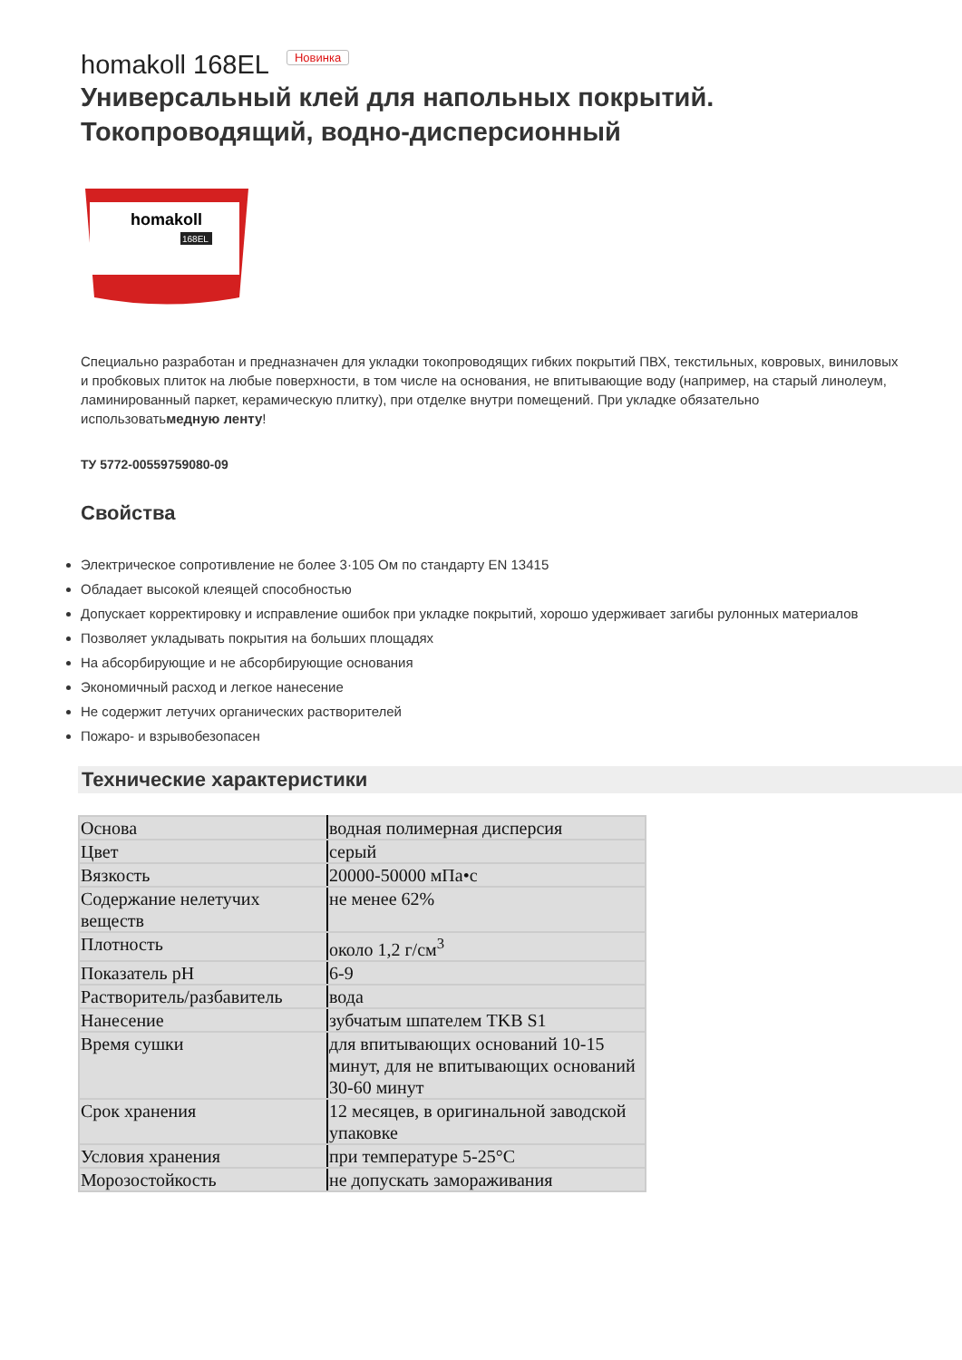homakoll 168EL Новинка
Универсальный клей для напольных покрытий. Токопроводящий, водно-дисперсионный
homakoll
168EL
Специально разработан и предназначен для укладки токопроводящих гибких покрытий ПВХ, текстильных, ковровых, виниловых и пробковых плиток на любые поверхности, в том числе на основания, не впитывающие воду (например, на старый линолеум, ламинированный паркет, керамическую плитку), при отделке внутри помещений. При укладке обязательно использоватьмедную ленту!
ТУ 5772-00559759080-09
Свойства
Электрическое сопротивление не более 3·105 Ом по стандарту EN 13415
Обладает высокой клеящей способностью
Допускает корректировку и исправление ошибок при укладке покрытий, хорошо удерживает загибы рулонных материалов
Позволяет укладывать покрытия на больших площадях
На абсорбирующие и не абсорбирующие основания
Экономичный расход и легкое нанесение
Не содержит летучих органических растворителей
Пожаро- и взрывобезопасен
Технические характеристики
| Основа | водная полимерная дисперсия |
| Цвет | серый |
| Вязкость | 20000-50000 мПа•с |
| Содержание нелетучих веществ | не менее 62% |
| Плотность | около 1,2 г/см<sup>3</sup> |
| Показатель pH | 6-9 |
| Растворитель/разбавитель | вода |
| Нанесение | зубчатым шпателем TKB S1 |
| Время сушки | для впитывающих оснований 10-15 минут, для не впитывающих оснований 30-60 минут |
| Срок хранения | 12 месяцев, в оригинальной заводской упаковке |
| Условия хранения | при температуре 5-25°C |
| Морозостойкость | не допускать замораживания |